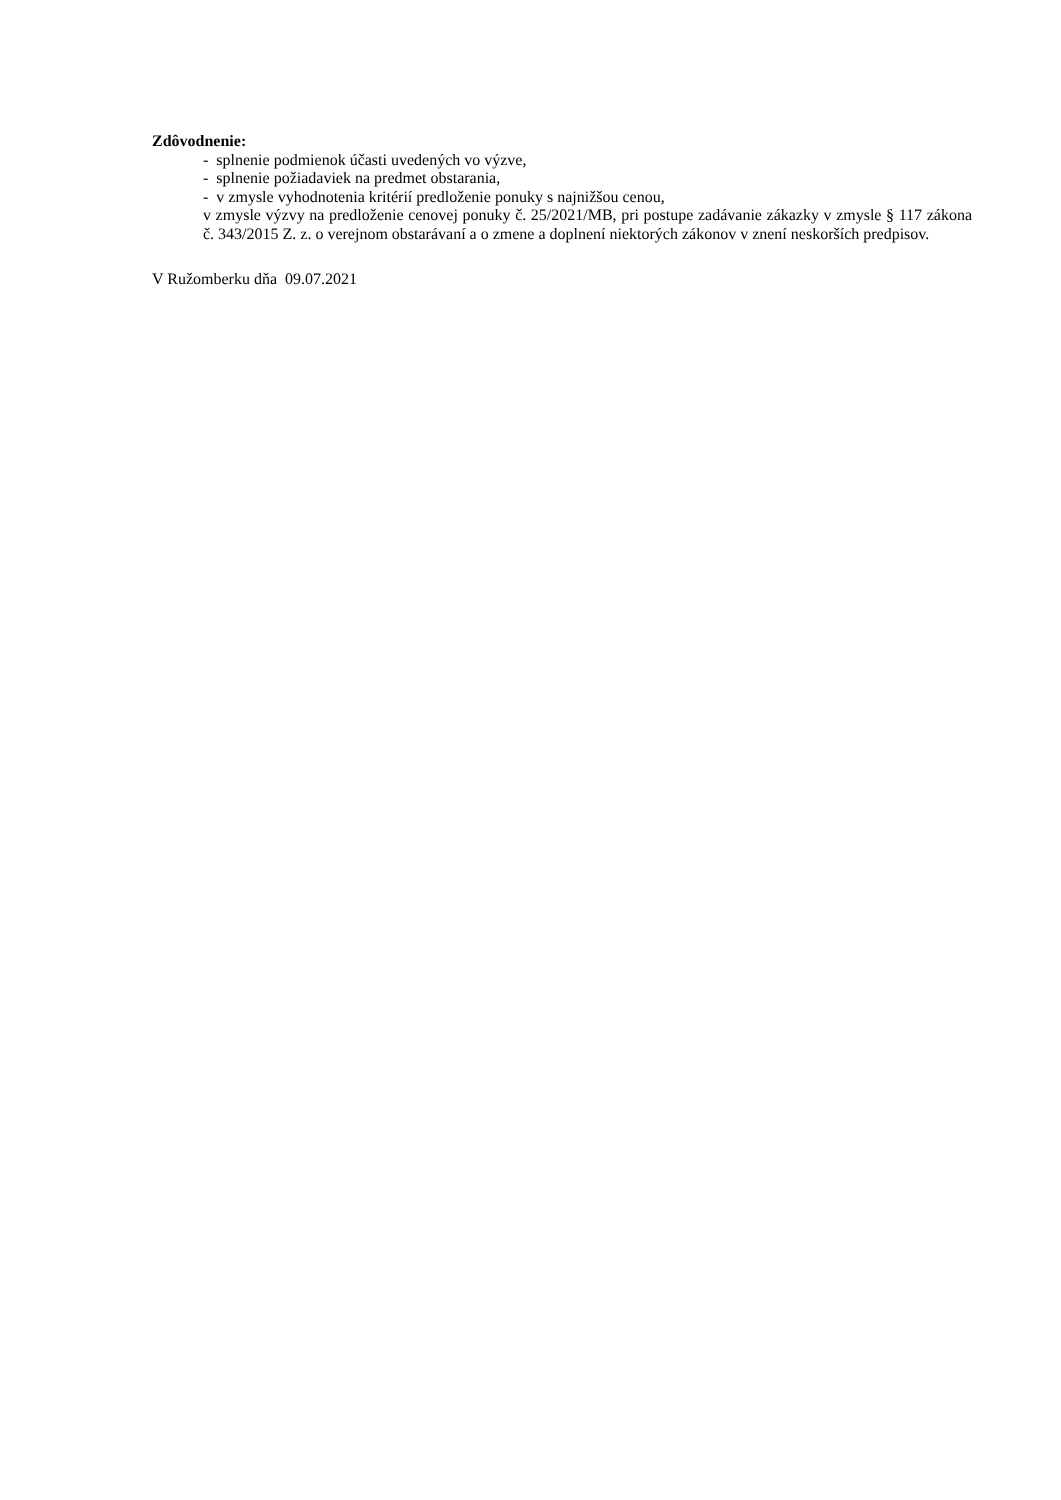Zdôvodnenie:
- splnenie podmienok účasti uvedených vo výzve,
- splnenie požiadaviek na predmet obstarania,
- v zmysle vyhodnotenia kritérií predloženie ponuky s najnižšou cenou,
v zmysle výzvy na predloženie cenovej ponuky č. 25/2021/MB, pri postupe zadávanie zákazky v zmysle § 117 zákona č. 343/2015 Z. z. o verejnom obstarávaní a o zmene a doplnení niektorých zákonov v znení neskorších predpisov.
V Ružomberku dňa 09.07.2021